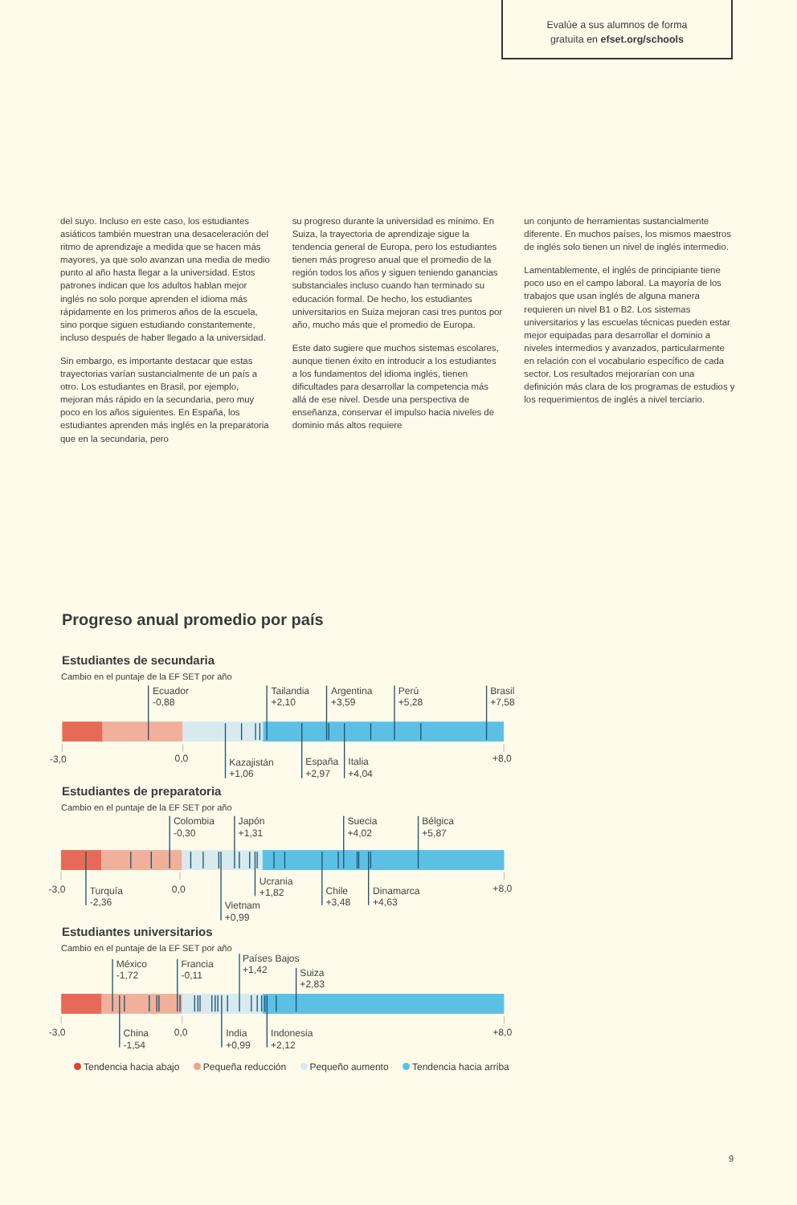Evalúe a sus alumnos de forma
gratuita en efset.org/schools
del suyo. Incluso en este caso, los estudiantes asiáticos también muestran una desaceleración del ritmo de aprendizaje a medida que se hacen más mayores, ya que solo avanzan una media de medio punto al año hasta llegar a la universidad. Estos patrones indican que los adultos hablan mejor inglés no solo porque aprenden el idioma más rápidamente en los primeros años de la escuela, sino porque siguen estudiando constantemente, incluso después de haber llegado a la universidad.
Sin embargo, es importante destacar que estas trayectorias varían sustancialmente de un país a otro. Los estudiantes en Brasil, por ejemplo, mejoran más rápido en la secundaria, pero muy poco en los años siguientes. En España, los estudiantes aprenden más inglés en la preparatoria que en la secundaria, pero
su progreso durante la universidad es mínimo. En Suiza, la trayectoria de aprendizaje sigue la tendencia general de Europa, pero los estudiantes tienen más progreso anual que el promedio de la región todos los años y siguen teniendo ganancias substanciales incluso cuando han terminado su educación formal. De hecho, los estudiantes universitarios en Suiza mejoran casi tres puntos por año, mucho más que el promedio de Europa.
Este dato sugiere que muchos sistemas escolares, aunque tienen éxito en introducir a los estudiantes a los fundamentos del idioma inglés, tienen dificultades para desarrollar la competencia más allá de ese nivel. Desde una perspectiva de enseñanza, conservar el impulso hacia niveles de dominio más altos requiere
un conjunto de herramientas sustancialmente diferente. En muchos países, los mismos maestros de inglés solo tienen un nivel de inglés intermedio.
Lamentablemente, el inglés de principiante tiene poco uso en el campo laboral. La mayoría de los trabajos que usan inglés de alguna manera requieren un nivel B1 o B2. Los sistemas universitarios y las escuelas técnicas pueden estar mejor equipadas para desarrollar el dominio a niveles intermedios y avanzados, particularmente en relación con el vocabulario específico de cada sector. Los resultados mejorarían con una definición más clara de los programas de estudios y los requerimientos de inglés a nivel terciario.
Progreso anual promedio por país
Estudiantes de secundaria
Cambio en el puntaje de la EF SET por año
Ecuador
-0,88
Tailandia
+2,10
Argentina
+3,59
Perú
+5,28
Brasil
+7,58
-3,0
0,0
Kazajistán
+1,06
España
+2,97
Italia
+4,04
+8,0
Estudiantes de preparatoria
Cambio en el puntaje de la EF SET por año
Colombia
-0,30
Japón
+1,31
Suecia
+4,02
Bélgica
+5,87
Ucrania
+1,82
-3,0
Turquía
-2,36
0,0
Chile
+3,48
Dinamarca
+4,63
+8,0
Vietnam
+0,99
Estudiantes universitarios
Cambio en el puntaje de la EF SET por año
Países Bajos
+1,42
México
-1,72
Francia
-0,11
Suiza
+2,83
-3,0
China
-1,54
0,0
India
+0,99
Indonesia
+2,12
+8,0
Tendencia hacia abajo Pequeña reducción Pequeño aumento Tendencia hacia arriba
9